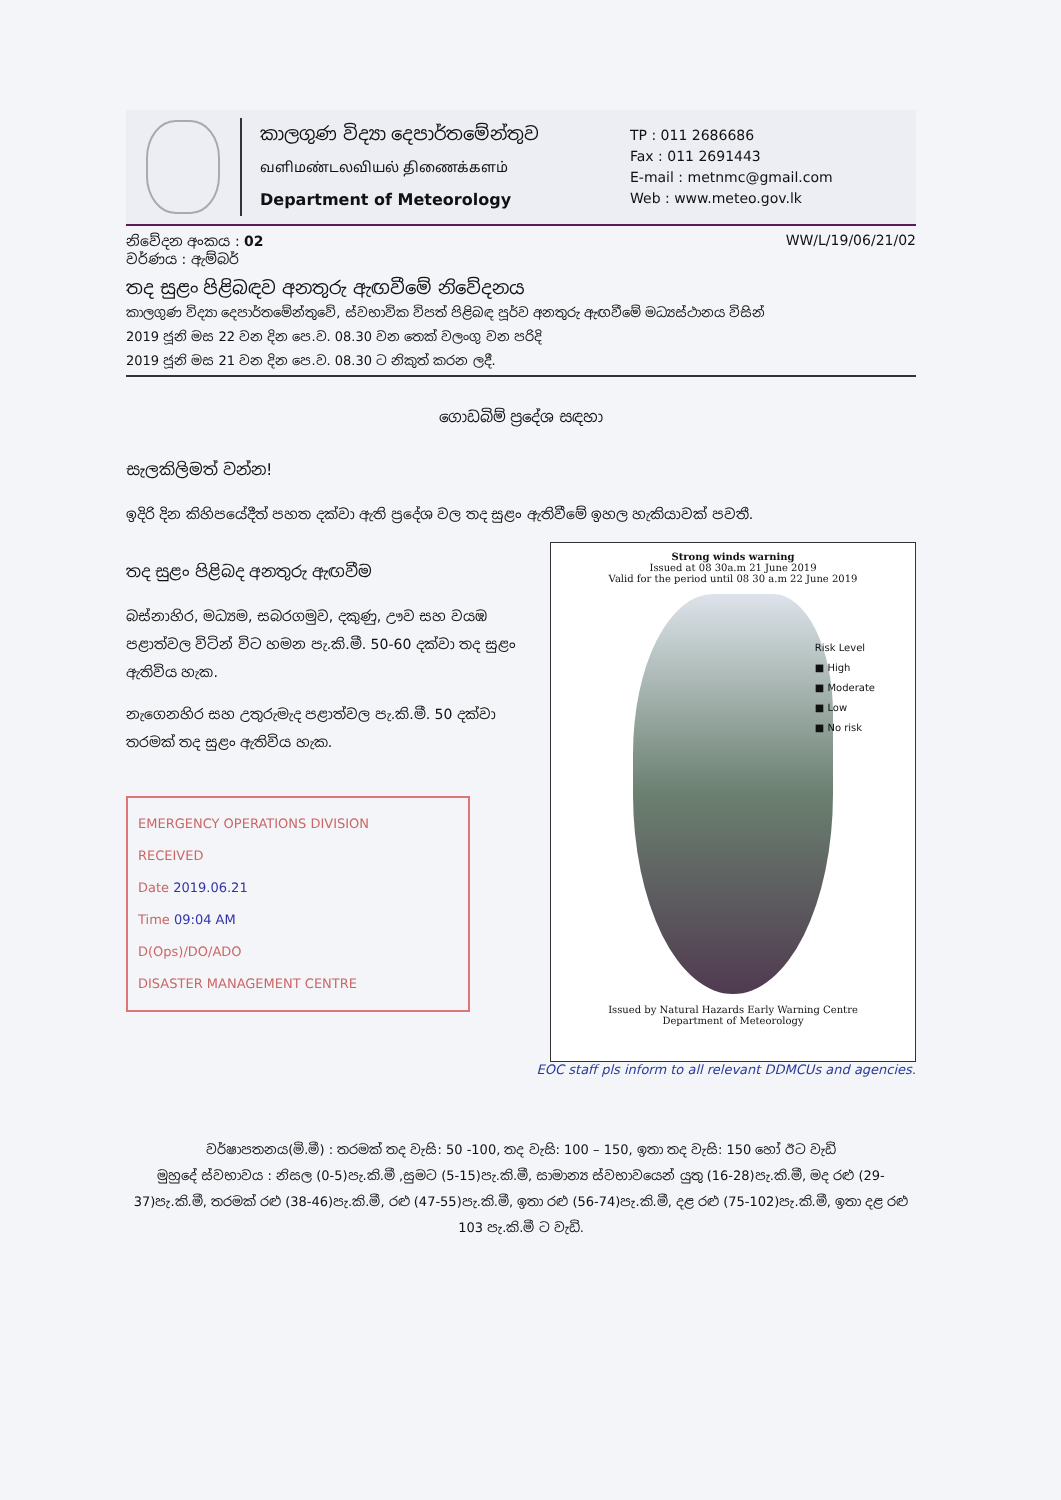කාලගුණ විද්‍යා දෙපාර්තමේන්තුව
வளிமண்டலவியல் திணைக்களம்
Department of Meteorology
TP : 011 2686686
Fax : 011 2691443
E-mail : metnmc@gmail.com
Web : www.meteo.gov.lk
නිවේදන අංකය : 02
වර්ණය : ඇම්බර්
WW/L/19/06/21/02
තද සුළං පිළිබඳව අනතුරු ඇඟවීමේ නිවේදනය
කාලගුණ විද්‍යා දෙපාර්තමේන්තුවේ, ස්වභාවික විපත් පිළිබඳ පූර්ව අනතුරු ඇඟවීමේ මධ්‍යස්ථානය විසින්
2019 ජූනි මස 22 වන දින පෙ.ව. 08.30 වන තෙක් වලංගු වන පරිදි
2019 ජූනි මස 21 වන දින පෙ.ව. 08.30 ට නිකුත් කරන ලදී.
ගොඩබිම් ප්‍රදේශ සඳහා
සැලකිලිමත් වන්න!
ඉදිරි දින කිහිපයේදීත් පහත දක්වා ඇති ප්‍රදේශ වල තද සුළං ඇතිවීමේ ඉහල හැකියාවක් පවතී.
තද සුළං පිළිබද අනතුරු ඇඟවීම
බස්නාහිර, මධ්‍යම, සබරගමුව, දකුණු, ඌව සහ වයඹ පළාත්වල විටින් විට හමන පැ.කි.මී. 50-60 දක්වා තද සුළං ඇතිවිය හැක.
නැගෙනහිර සහ උතුරුමැද පළාත්වල පැ.කි.මී. 50 දක්වා තරමක් තද සුළං ඇතිවිය හැක.
EMERGENCY OPERATIONS DIVISION
RECEIVED
Date 2019.06.21
Time 09:04 AM
D(Ops)/DO/ADO
DISASTER MANAGEMENT CENTRE
Strong winds warning
Issued at 08 30a.m 21 June 2019
Valid for the period until 08 30 a.m 22 June 2019
Risk Level
■ High
■ Moderate
■ Low
■ No risk
Issued by Natural Hazards Early Warning Centre
Department of Meteorology
EOC staff pls inform to all relevant DDMCUs and agencies.
වර්ෂාපතනය(මි.මී) : තරමක් තද වැසි: 50 -100, තද වැසි: 100 – 150, ඉතා තද වැසි: 150 හෝ ඊට වැඩි
මුහුදේ ස්වභාවය : නිසල (0-5)පැ.කි.මී ,සුමට (5-15)පැ.කි.මී, සාමාන්‍ය ස්වභාවයෙන් යුතු (16-28)පැ.කි.මී, මද රළු (29-37)පැ.කි.මී, තරමක් රළු (38-46)පැ.කි.මී, රළු (47-55)පැ.කි.මී, ඉතා රළු (56-74)පැ.කි.මී, දළ රළු (75-102)පැ.කි.මී, ඉතා දළ රළු 103 පැ.කි.මී ට වැඩි.